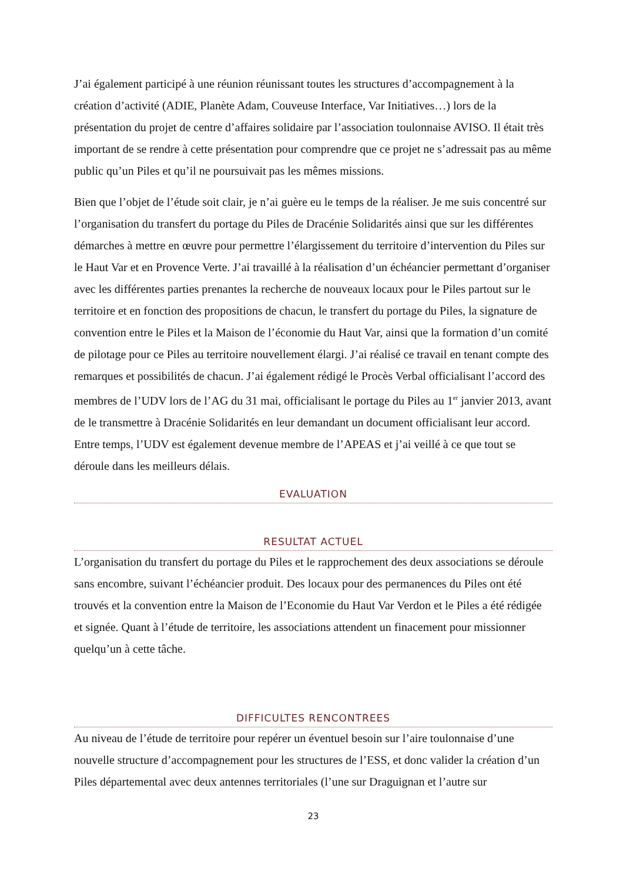J’ai également participé à une réunion réunissant toutes les structures d’accompagnement à la création d’activité (ADIE, Planète Adam, Couveuse Interface, Var Initiatives…) lors de la présentation du projet de centre d’affaires solidaire par l’association toulonnaise AVISO. Il était très important de se rendre à cette présentation pour comprendre que ce projet ne s’adressait pas au même public qu’un Piles et qu’il ne poursuivait pas les mêmes missions.
Bien que l’objet de l’étude soit clair, je n’ai guère eu le temps de la réaliser. Je me suis concentré sur l’organisation du transfert du portage du Piles de Dracénie Solidarités ainsi que sur les différentes démarches à mettre en œuvre pour permettre l’élargissement du territoire d’intervention du Piles sur le Haut Var et en Provence Verte. J’ai travaillé à la réalisation d’un échéancier permettant d’organiser avec les différentes parties prenantes la recherche de nouveaux locaux pour le Piles partout sur le territoire et en fonction des propositions de chacun, le transfert du portage du Piles, la signature de convention entre le Piles et la Maison de l’économie du Haut Var, ainsi que la formation d’un comité de pilotage pour ce Piles au territoire nouvellement élargi. J’ai réalisé ce travail en tenant compte des remarques et possibilités de chacun. J’ai également rédigé le Procès Verbal officialisant l’accord des membres de l’UDV lors de l’AG du 31 mai, officialisant le portage du Piles au 1<sup>er</sup> janvier 2013, avant de le transmettre à Dracénie Solidarités en leur demandant un document officialisant leur accord. Entre temps, l’UDV est également devenue membre de l’APEAS et j’ai veillé à ce que tout se déroule dans les meilleurs délais.
EVALUATION
RESULTAT ACTUEL
L’organisation du transfert du portage du Piles et le rapprochement des deux associations se déroule sans encombre, suivant l’échéancier produit. Des locaux pour des permanences du Piles ont été trouvés et la convention entre la Maison de l’Economie du Haut Var Verdon et le Piles a été rédigée et signée. Quant à l’étude de territoire, les associations attendent un finacement pour missionner quelqu’un à cette tâche.
DIFFICULTES RENCONTREES
Au niveau de l’étude de territoire pour repérer un éventuel besoin sur l’aire toulonnaise d’une nouvelle structure d’accompagnement pour les structures de l’ESS, et donc valider la création d’un Piles départemental avec deux antennes territoriales (l’une sur Draguignan et l’autre sur
23